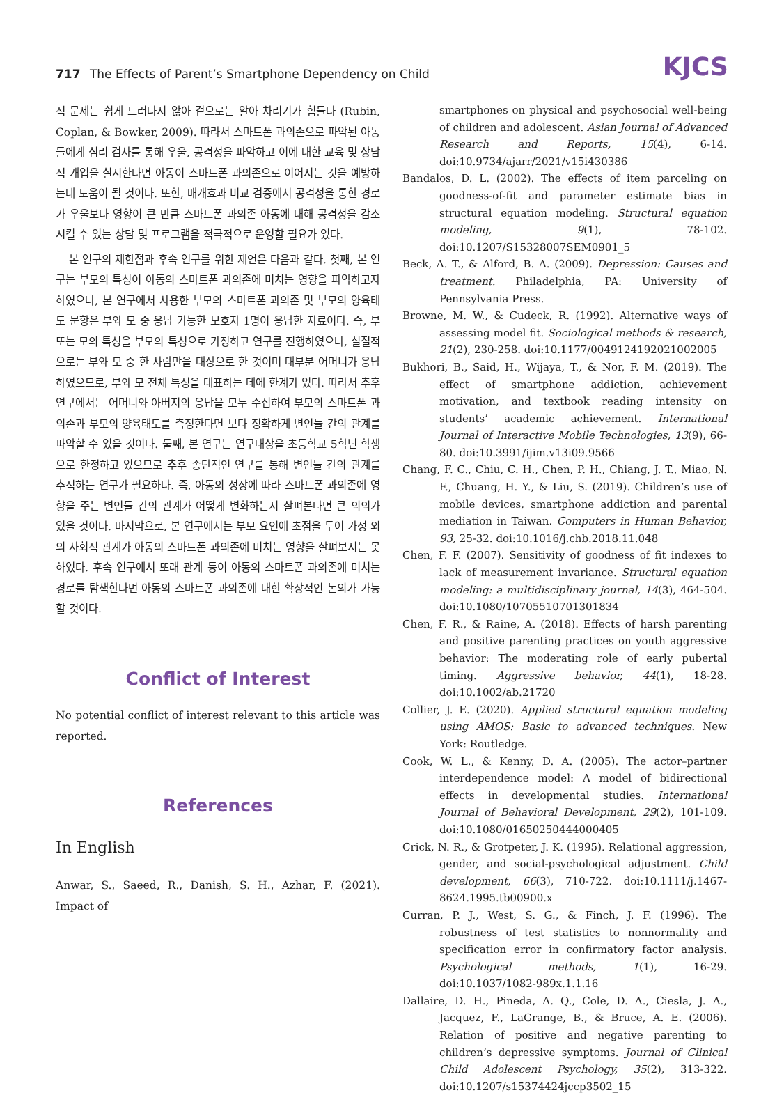717 The Effects of Parent’s Smartphone Dependency on Child
KJCS
적 문제는 쉽게 드러나지 않아 겉으로는 알아 차리기가 힘들다 (Rubin, Coplan, & Bowker, 2009). 따라서 스마트폰 과의존으로 파악된 아동들에게 심리 검사를 통해 우울, 공격성을 파악하고 이에 대한 교육 및 상담적 개입을 실시한다면 아동이 스마트폰 과의존으로 이어지는 것을 예방하는데 도움이 될 것이다. 또한, 매개효과 비교 검증에서 공격성을 통한 경로가 우울보다 영향이 큰 만큼 스마트폰 과의존 아동에 대해 공격성을 감소시킬 수 있는 상담 및 프로그램을 적극적으로 운영할 필요가 있다.
본 연구의 제한점과 후속 연구를 위한 제언은 다음과 같다. 첫째, 본 연구는 부모의 특성이 아동의 스마트폰 과의존에 미치는 영향을 파악하고자 하였으나, 본 연구에서 사용한 부모의 스마트폰 과의존 및 부모의 양육태도 문항은 부와 모 중 응답 가능한 보호자 1명이 응답한 자료이다. 즉, 부 또는 모의 특성을 부모의 특성으로 가정하고 연구를 진행하였으나, 실질적으로는 부와 모 중 한 사람만을 대상으로 한 것이며 대부분 어머니가 응답하였으므로, 부와 모 전체 특성을 대표하는 데에 한계가 있다. 따라서 추후 연구에서는 어머니와 아버지의 응답을 모두 수집하여 부모의 스마트폰 과의존과 부모의 양육태도를 측정한다면 보다 정확하게 변인들 간의 관계를 파악할 수 있을 것이다. 둘째, 본 연구는 연구대상을 초등학교 5학년 학생으로 한정하고 있으므로 추후 종단적인 연구를 통해 변인들 간의 관계를 추적하는 연구가 필요하다. 즉, 아동의 성장에 따라 스마트폰 과의존에 영향을 주는 변인들 간의 관계가 어떻게 변화하는지 살펴본다면 큰 의의가 있을 것이다. 마지막으로, 본 연구에서는 부모 요인에 초점을 두어 가정 외의 사회적 관계가 아동의 스마트폰 과의존에 미치는 영향을 살펴보지는 못하였다. 후속 연구에서 또래 관계 등이 아동의 스마트폰 과의존에 미치는 경로를 탐색한다면 아동의 스마트폰 과의존에 대한 확장적인 논의가 가능할 것이다.
Conflict of Interest
No potential conflict of interest relevant to this article was reported.
References
In English
Anwar, S., Saeed, R., Danish, S. H., Azhar, F. (2021). Impact of
smartphones on physical and psychosocial well-being of children and adolescent. Asian Journal of Advanced Research and Reports, 15(4), 6-14. doi:10.9734/ajarr/2021/v15i430386
Bandalos, D. L. (2002). The effects of item parceling on goodness-of-fit and parameter estimate bias in structural equation modeling. Structural equation modeling, 9(1), 78-102. doi:10.1207/S15328007SEM0901_5
Beck, A. T., & Alford, B. A. (2009). Depression: Causes and treatment. Philadelphia, PA: University of Pennsylvania Press.
Browne, M. W., & Cudeck, R. (1992). Alternative ways of assessing model fit. Sociological methods & research, 21(2), 230-258. doi:10.1177/0049124192021002005
Bukhori, B., Said, H., Wijaya, T., & Nor, F. M. (2019). The effect of smartphone addiction, achievement motivation, and textbook reading intensity on students’ academic achievement. International Journal of Interactive Mobile Technologies, 13(9), 66-80. doi:10.3991/ijim.v13i09.9566
Chang, F. C., Chiu, C. H., Chen, P. H., Chiang, J. T., Miao, N. F., Chuang, H. Y., & Liu, S. (2019). Children’s use of mobile devices, smartphone addiction and parental mediation in Taiwan. Computers in Human Behavior, 93, 25-32. doi:10.1016/j.chb.2018.11.048
Chen, F. F. (2007). Sensitivity of goodness of fit indexes to lack of measurement invariance. Structural equation modeling: a multidisciplinary journal, 14(3), 464-504. doi:10.1080/10705510701301834
Chen, F. R., & Raine, A. (2018). Effects of harsh parenting and positive parenting practices on youth aggressive behavior: The moderating role of early pubertal timing. Aggressive behavior, 44(1), 18-28. doi:10.1002/ab.21720
Collier, J. E. (2020). Applied structural equation modeling using AMOS: Basic to advanced techniques. New York: Routledge.
Cook, W. L., & Kenny, D. A. (2005). The actor–partner interdependence model: A model of bidirectional effects in developmental studies. International Journal of Behavioral Development, 29(2), 101-109. doi:10.1080/01650250444000405
Crick, N. R., & Grotpeter, J. K. (1995). Relational aggression, gender, and social-psychological adjustment. Child development, 66(3), 710-722. doi:10.1111/j.1467-8624.1995.tb00900.x
Curran, P. J., West, S. G., & Finch, J. F. (1996). The robustness of test statistics to nonnormality and specification error in confirmatory factor analysis. Psychological methods, 1(1), 16-29. doi:10.1037/1082-989x.1.1.16
Dallaire, D. H., Pineda, A. Q., Cole, D. A., Ciesla, J. A., Jacquez, F., LaGrange, B., & Bruce, A. E. (2006). Relation of positive and negative parenting to children’s depressive symptoms. Journal of Clinical Child Adolescent Psychology, 35(2), 313-322. doi:10.1207/s15374424jccp3502_15